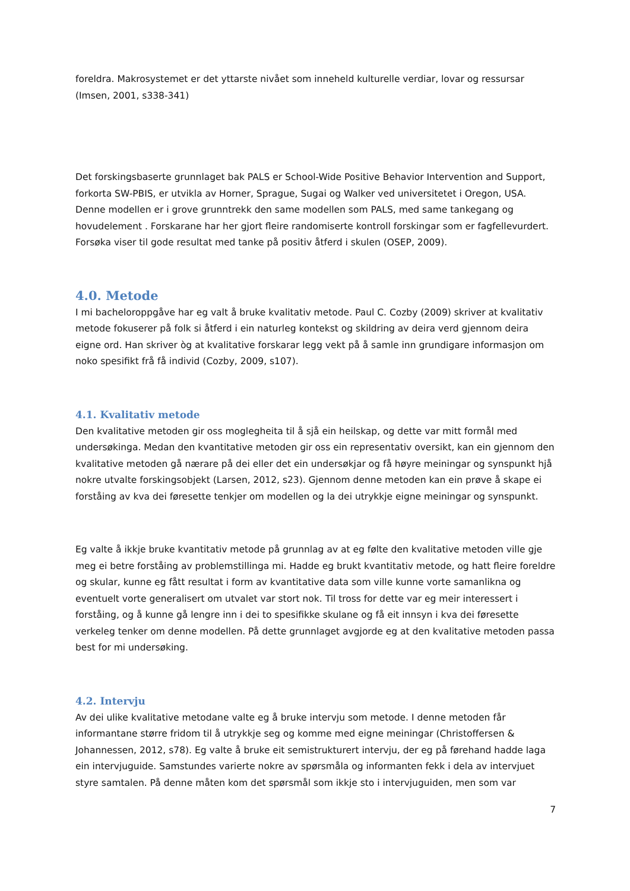foreldra. Makrosystemet er det yttarste nivået som inneheld kulturelle verdiar, lovar og ressursar (Imsen, 2001, s338-341)
Det forskingsbaserte grunnlaget bak PALS er School-Wide Positive Behavior Intervention and Support, forkorta SW-PBIS, er utvikla av Horner, Sprague, Sugai og Walker ved universitetet i Oregon, USA. Denne modellen er i grove grunntrekk den same modellen som PALS, med same tankegang og hovudelement . Forskarane har her gjort fleire randomiserte kontroll forskingar som er fagfellevurdert. Forsøka viser til gode resultat med tanke på positiv åtferd i skulen (OSEP, 2009).
4.0. Metode
I mi bacheloroppgåve har eg valt å bruke kvalitativ metode. Paul C. Cozby (2009) skriver at kvalitativ metode fokuserer på folk si åtferd i ein naturleg kontekst og skildring av deira verd gjennom deira eigne ord. Han skriver òg at kvalitative forskarar legg vekt på å samle inn grundigare informasjon om noko spesifikt frå få individ (Cozby, 2009, s107).
4.1. Kvalitativ metode
Den kvalitative metoden gir oss moglegheita til å sjå ein heilskap, og dette var mitt formål med undersøkinga. Medan den kvantitative metoden gir oss ein representativ oversikt, kan ein gjennom den kvalitative metoden gå nærare på dei eller det ein undersøkjar og få høyre meiningar og synspunkt hjå nokre utvalte forskingsobjekt (Larsen, 2012, s23). Gjennom denne metoden kan ein prøve å skape ei forståing av kva dei føresette tenkjer om modellen og la dei utrykkje eigne meiningar og synspunkt.
Eg valte å ikkje bruke kvantitativ metode på grunnlag av at eg følte den kvalitative metoden ville gje meg ei betre forståing av problemstillinga mi. Hadde eg brukt kvantitativ metode, og hatt fleire foreldre og skular, kunne eg fått resultat i form av kvantitative data som ville kunne vorte samanlikna og eventuelt vorte generalisert om utvalet var stort nok. Til tross for dette var eg meir interessert i forståing, og å kunne gå lengre inn i dei to spesifikke skulane og få eit innsyn i kva dei føresette verkeleg tenker om denne modellen. På dette grunnlaget avgjorde eg at den kvalitative metoden passa best for mi undersøking.
4.2. Intervju
Av dei ulike kvalitative metodane valte eg å bruke intervju som metode. I denne metoden får informantane større fridom til å utrykkje seg og komme med eigne meiningar (Christoffersen & Johannessen, 2012, s78). Eg valte å bruke eit semistrukturert intervju, der eg på førehand hadde laga ein intervjuguide. Samstundes varierte nokre av spørsmåla og informanten fekk i dela av intervjuet styre samtalen. På denne måten kom det spørsmål som ikkje sto i intervjuguiden, men som var
7